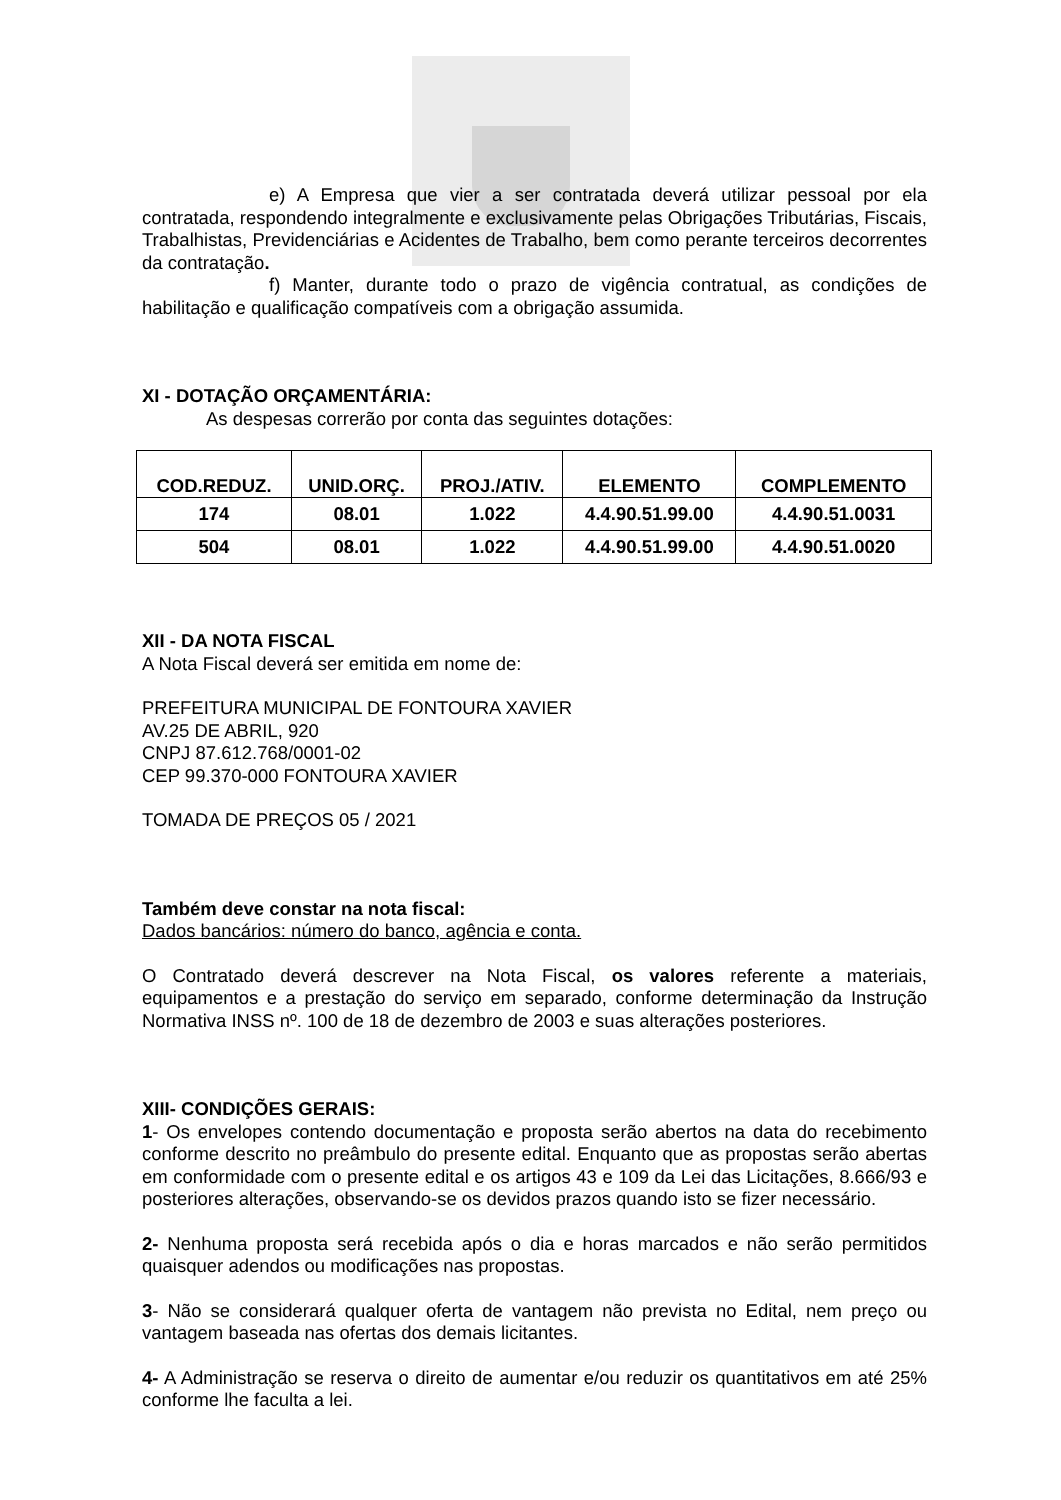e) A Empresa que vier a ser contratada deverá utilizar pessoal por ela contratada, respondendo integralmente e exclusivamente pelas Obrigações Tributárias, Fiscais, Trabalhistas, Previdenciárias e Acidentes de Trabalho, bem como perante terceiros decorrentes da contratação.
f) Manter, durante todo o prazo de vigência contratual, as condições de habilitação e qualificação compatíveis com a obrigação assumida.
XI - DOTAÇÃO ORÇAMENTÁRIA:
As despesas correrão por conta das seguintes dotações:
| COD.REDUZ. | UNID.ORÇ. | PROJ./ATIV. | ELEMENTO | COMPLEMENTO |
| --- | --- | --- | --- | --- |
| 174 | 08.01 | 1.022 | 4.4.90.51.99.00 | 4.4.90.51.0031 |
| 504 | 08.01 | 1.022 | 4.4.90.51.99.00 | 4.4.90.51.0020 |
XII - DA NOTA FISCAL
A Nota Fiscal deverá ser emitida em nome de:
PREFEITURA MUNICIPAL DE FONTOURA XAVIER
AV.25 DE ABRIL, 920
CNPJ 87.612.768/0001-02
CEP 99.370-000 FONTOURA XAVIER
TOMADA DE PREÇOS 05 / 2021
Também deve constar na nota fiscal:
Dados bancários: número do banco, agência e conta.
O Contratado deverá descrever na Nota Fiscal, os valores referente a materiais, equipamentos e a prestação do serviço em separado, conforme determinação da Instrução Normativa INSS nº. 100 de 18 de dezembro de 2003 e suas alterações posteriores.
XIII- CONDIÇÕES GERAIS:
1- Os envelopes contendo documentação e proposta serão abertos na data do recebimento conforme descrito no preâmbulo do presente edital. Enquanto que as propostas serão abertas em conformidade com o presente edital e os artigos 43 e 109 da Lei das Licitações, 8.666/93 e posteriores alterações, observando-se os devidos prazos quando isto se fizer necessário.
2- Nenhuma proposta será recebida após o dia e horas marcados e não serão permitidos quaisquer adendos ou modificações nas propostas.
3- Não se considerará qualquer oferta de vantagem não prevista no Edital, nem preço ou vantagem baseada nas ofertas dos demais licitantes.
4- A Administração se reserva o direito de aumentar e/ou reduzir os quantitativos em até 25% conforme lhe faculta a lei.